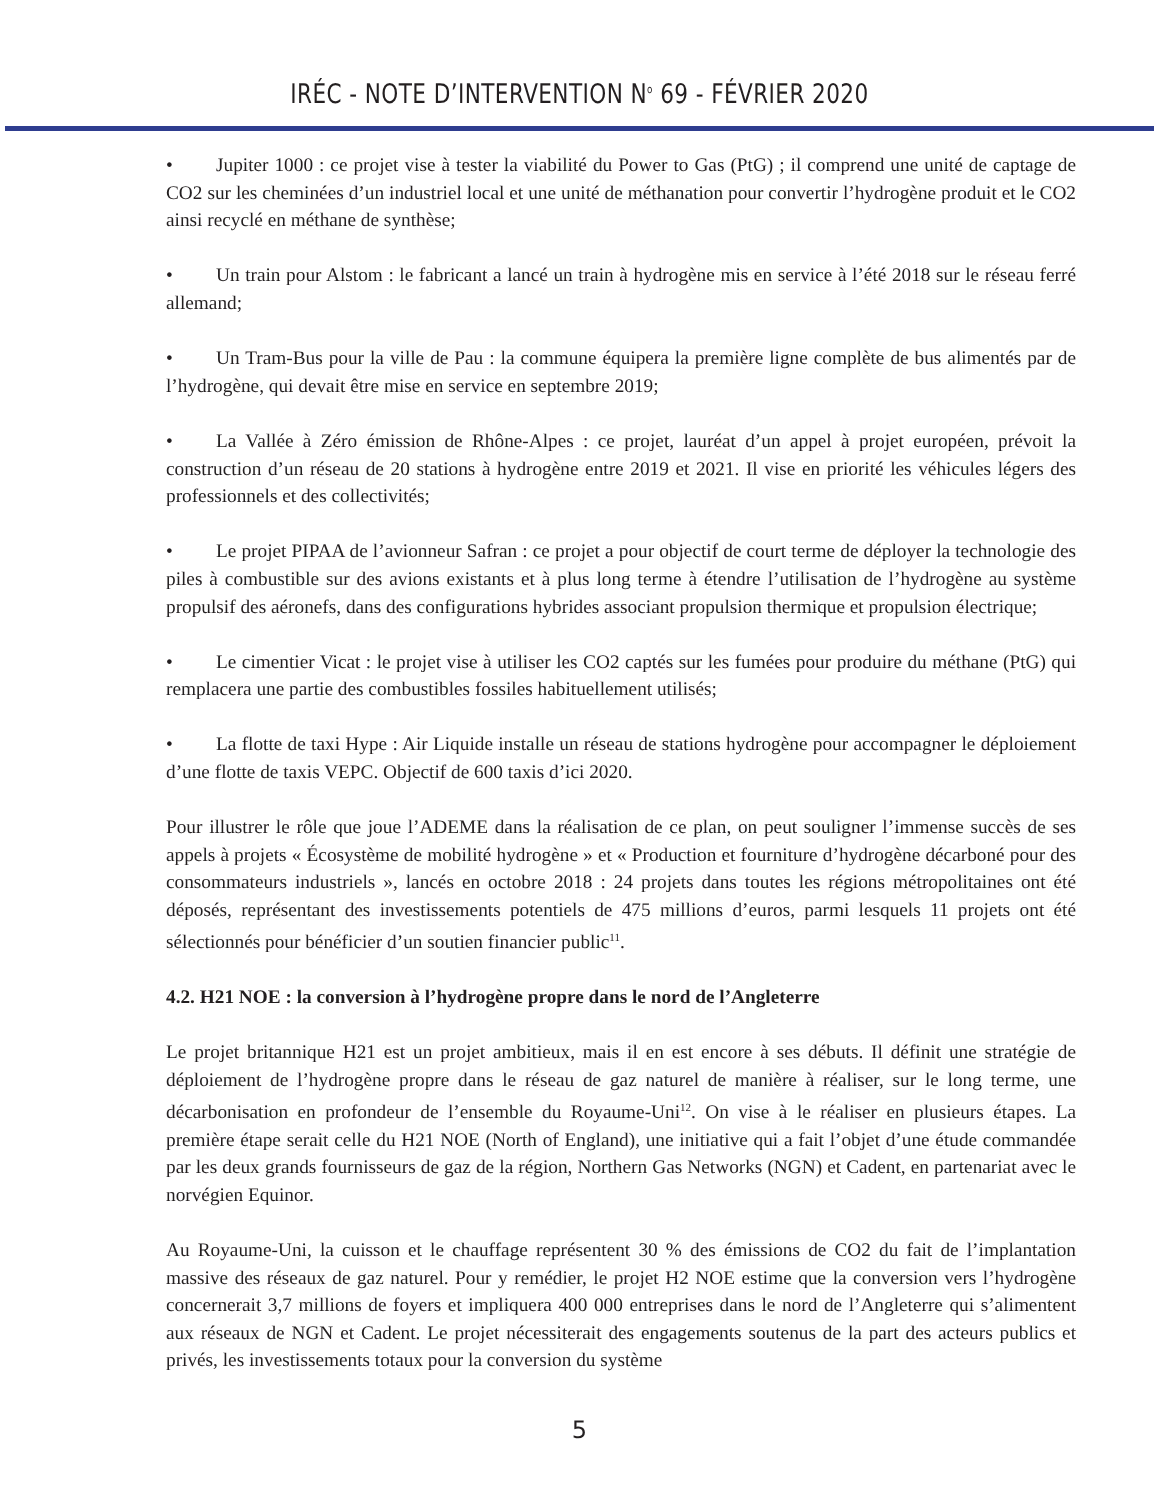IRÉC - NOTE D’INTERVENTION N<sup>o</sup> 69 - FÉVRIER 2020
• Jupiter 1000 : ce projet vise à tester la viabilité du Power to Gas (PtG) ; il comprend une unité de captage de CO2 sur les cheminées d’un industriel local et une unité de méthanation pour convertir l’hydrogène produit et le CO2 ainsi recyclé en méthane de synthèse;
• Un train pour Alstom : le fabricant a lancé un train à hydrogène mis en service à l’été 2018 sur le réseau ferré allemand;
• Un Tram-Bus pour la ville de Pau : la commune équipera la première ligne complète de bus alimentés par de l’hydrogène, qui devait être mise en service en septembre 2019;
• La Vallée à Zéro émission de Rhône-Alpes : ce projet, lauréat d’un appel à projet européen, prévoit la construction d’un réseau de 20 stations à hydrogène entre 2019 et 2021. Il vise en priorité les véhicules légers des professionnels et des collectivités;
• Le projet PIPAA de l’avionneur Safran : ce projet a pour objectif de court terme de déployer la technologie des piles à combustible sur des avions existants et à plus long terme à étendre l’utilisation de l’hydrogène au système propulsif des aéronefs, dans des configurations hybrides associant propulsion thermique et propulsion électrique;
• Le cimentier Vicat : le projet vise à utiliser les CO2 captés sur les fumées pour produire du méthane (PtG) qui remplacera une partie des combustibles fossiles habituellement utilisés;
• La flotte de taxi Hype : Air Liquide installe un réseau de stations hydrogène pour accompagner le déploiement d’une flotte de taxis VEPC. Objectif de 600 taxis d’ici 2020.
Pour illustrer le rôle que joue l’ADEME dans la réalisation de ce plan, on peut souligner l’immense succès de ses appels à projets « Écosystème de mobilité hydrogène » et « Production et fourniture d’hydrogène décarboné pour des consommateurs industriels », lancés en octobre 2018 : 24 projets dans toutes les régions métropolitaines ont été déposés, représentant des investissements potentiels de 475 millions d’euros, parmi lesquels 11 projets ont été sélectionnés pour bénéficier d’un soutien financier public<sup>11</sup>.
4.2. H21 NOE : la conversion à l’hydrogène propre dans le nord de l’Angleterre
Le projet britannique H21 est un projet ambitieux, mais il en est encore à ses débuts. Il définit une stratégie de déploiement de l’hydrogène propre dans le réseau de gaz naturel de manière à réaliser, sur le long terme, une décarbonisation en profondeur de l’ensemble du Royaume-Uni<sup>12</sup>. On vise à le réaliser en plusieurs étapes. La première étape serait celle du H21 NOE (North of England), une initiative qui a fait l’objet d’une étude commandée par les deux grands fournisseurs de gaz de la région, Northern Gas Networks (NGN) et Cadent, en partenariat avec le norvégien Equinor.
Au Royaume-Uni, la cuisson et le chauffage représentent 30 % des émissions de CO2 du fait de l’implantation massive des réseaux de gaz naturel. Pour y remédier, le projet H2 NOE estime que la conversion vers l’hydrogène concernerait 3,7 millions de foyers et impliquera 400 000 entreprises dans le nord de l’Angleterre qui s’alimentent aux réseaux de NGN et Cadent. Le projet nécessiterait des engagements soutenus de la part des acteurs publics et privés, les investissements totaux pour la conversion du système
5